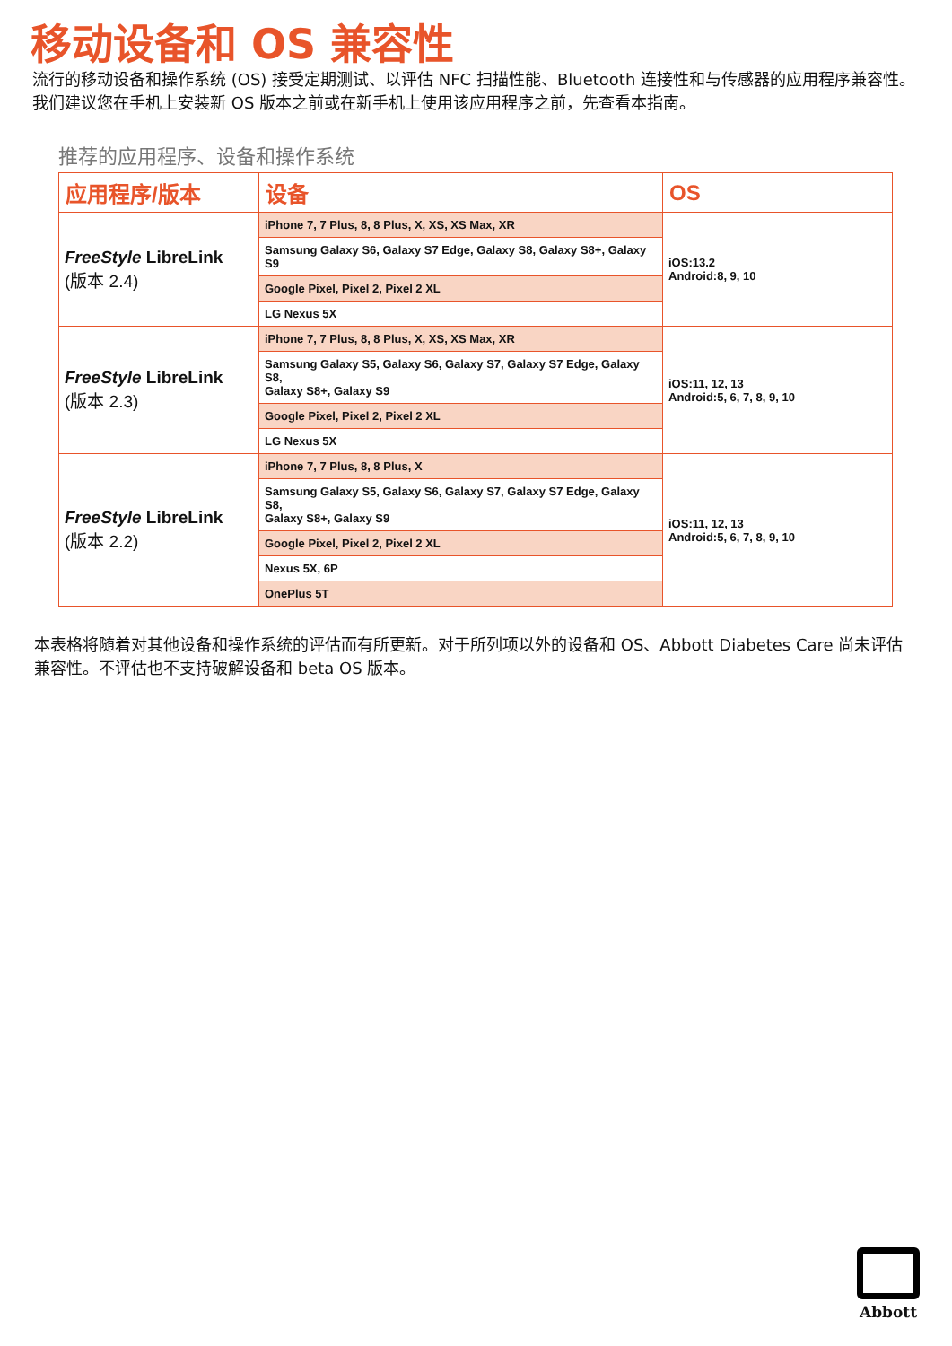移动设备和 OS 兼容性
流行的移动设备和操作系统 (OS) 接受定期测试、以评估 NFC 扫描性能、Bluetooth 连接性和与传感器的应用程序兼容性。我们建议您在手机上安装新 OS 版本之前或在新手机上使用该应用程序之前，先查看本指南。
推荐的应用程序、设备和操作系统
| 应用程序/版本 | 设备 | OS |
| --- | --- | --- |
| FreeStyle LibreLink (版本 2.4) | iPhone 7, 7 Plus, 8, 8 Plus, X, XS, XS Max, XR | iOS:13.2 Android:8, 9, 10 |
| | Samsung Galaxy S6, Galaxy S7 Edge, Galaxy S8, Galaxy S8+, Galaxy S9 | |
| | Google Pixel, Pixel 2, Pixel 2 XL | |
| | LG Nexus 5X | |
| FreeStyle LibreLink (版本 2.3) | iPhone 7, 7 Plus, 8, 8 Plus, X, XS, XS Max, XR | iOS:11, 12, 13 Android:5, 6, 7, 8, 9, 10 |
| | Samsung Galaxy S5, Galaxy S6, Galaxy S7, Galaxy S7 Edge, Galaxy S8, Galaxy S8+, Galaxy S9 | |
| | Google Pixel, Pixel 2, Pixel 2 XL | |
| | LG Nexus 5X | |
| FreeStyle LibreLink (版本 2.2) | iPhone 7, 7 Plus, 8, 8 Plus, X | iOS:11, 12, 13 Android:5, 6, 7, 8, 9, 10 |
| | Samsung Galaxy S5, Galaxy S6, Galaxy S7, Galaxy S7 Edge, Galaxy S8, Galaxy S8+, Galaxy S9 | |
| | Google Pixel, Pixel 2, Pixel 2 XL | |
| | Nexus 5X, 6P | |
| | OnePlus 5T | |
本表格将随着对其他设备和操作系统的评估而有所更新。对于所列项以外的设备和 OS、Abbott Diabetes Care 尚未评估兼容性。不评估也不支持破解设备和 beta OS 版本。
Abbott